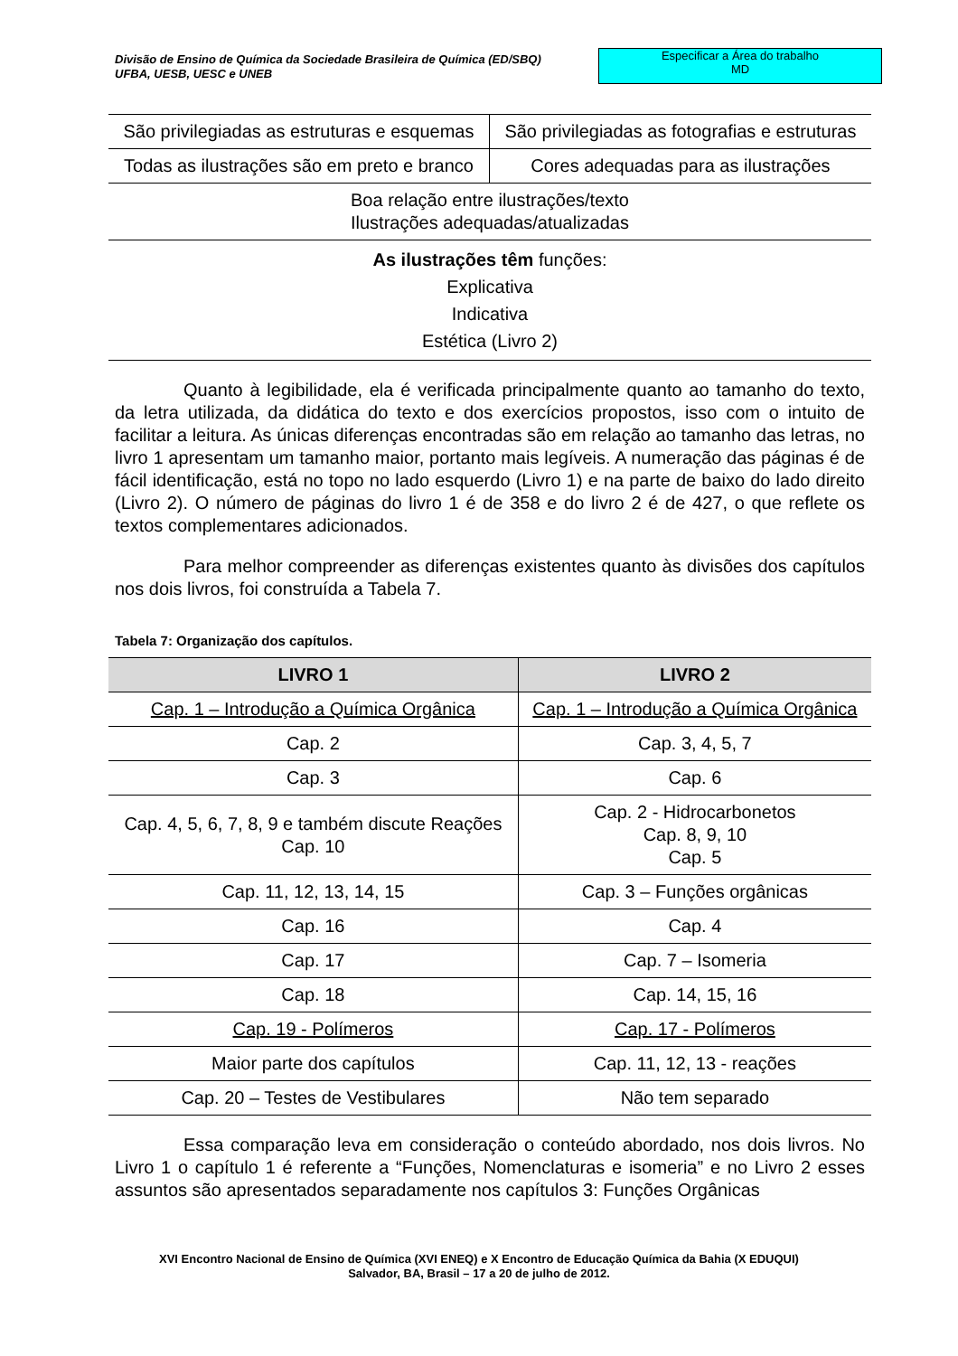Divisão de Ensino de Química da Sociedade Brasileira de Química (ED/SBQ)
UFBA, UESB, UESC e UNEB
Especificar a Área do trabalho
MD
| São privilegiadas as estruturas e esquemas | São privilegiadas as fotografias e estruturas |
| Todas as ilustrações são em preto e branco | Cores adequadas para as ilustrações |
| Boa relação entre ilustrações/texto Ilustrações adequadas/atualizadas | |
| As ilustrações têm funções: Explicativa Indicativa Estética (Livro 2) | |
Quanto à legibilidade, ela é verificada principalmente quanto ao tamanho do texto, da letra utilizada, da didática do texto e dos exercícios propostos, isso com o intuito de facilitar a leitura. As únicas diferenças encontradas são em relação ao tamanho das letras, no livro 1 apresentam um tamanho maior, portanto mais legíveis. A numeração das páginas é de fácil identificação, está no topo no lado esquerdo (Livro 1) e na parte de baixo do lado direito (Livro 2). O número de páginas do livro 1 é de 358 e do livro 2 é de 427, o que reflete os textos complementares adicionados.
Para melhor compreender as diferenças existentes quanto às divisões dos capítulos nos dois livros, foi construída a Tabela 7.
Tabela 7: Organização dos capítulos.
| LIVRO 1 | LIVRO 2 |
| --- | --- |
| Cap. 1 – Introdução a Química Orgânica | Cap. 1 – Introdução a Química Orgânica |
| Cap. 2 | Cap. 3, 4, 5, 7 |
| Cap. 3 | Cap. 6 |
| Cap. 4, 5, 6, 7, 8, 9 e também discute Reações Cap. 10 | Cap. 2 - Hidrocarbonetos Cap. 8, 9, 10 Cap. 5 |
| Cap. 11, 12, 13, 14, 15 | Cap. 3 – Funções orgânicas |
| Cap. 16 | Cap. 4 |
| Cap. 17 | Cap. 7 – Isomeria |
| Cap. 18 | Cap. 14, 15, 16 |
| Cap. 19 - Polímeros | Cap. 17 - Polímeros |
| Maior parte dos capítulos | Cap. 11, 12, 13 - reações |
| Cap. 20 – Testes de Vestibulares | Não tem separado |
Essa comparação leva em consideração o conteúdo abordado, nos dois livros. No Livro 1 o capítulo 1 é referente a “Funções, Nomenclaturas e isomeria” e no Livro 2 esses assuntos são apresentados separadamente nos capítulos 3: Funções Orgânicas
XVI Encontro Nacional de Ensino de Química (XVI ENEQ) e X Encontro de Educação Química da Bahia (X EDUQUI)
Salvador, BA, Brasil – 17 a 20 de julho de 2012.